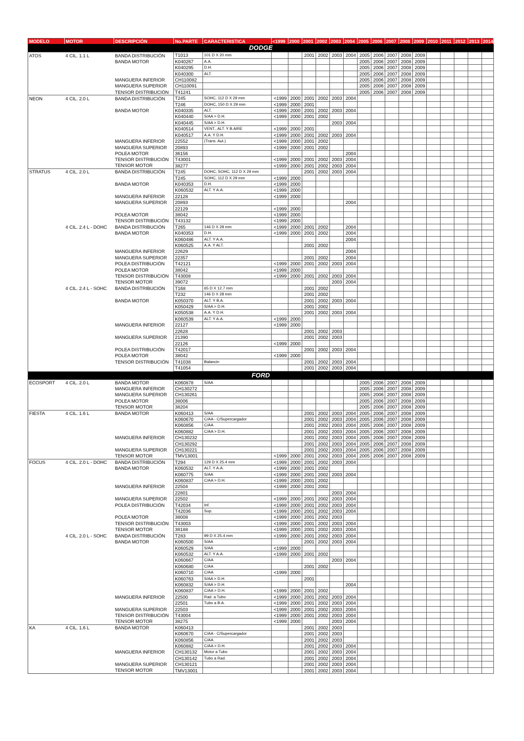| MODELO | MOTOR | DESCRIPCIÓN | No.PARTE | CARACTERISTICA | <1999 | 2000 | 2001 | 2002 | 2003 | 2004 | 2005 | 2006 | 2007 | 2008 | 2009 | 2010 | 2011 | 2012 | 2013 | 2014 |
| --- | --- | --- | --- | --- | --- | --- | --- | --- | --- | --- | --- | --- | --- | --- | --- | --- | --- | --- | --- | --- |
| DODGE | | | | | | | | | | | | | | | | | | | | |
| ATOS | 4 CIL. 1.1 L | BANDA DISTRIBUCIÓN | T1013 | 101 D X 20 mm | | | 2001 | 2002 | 2003 | 2004 | 2005 | 2006 | 2007 | 2008 | 2009 | | | | | |
| | | BANDA MOTOR | K040267 | A.A. | | | | | | | 2005 | 2006 | 2007 | 2008 | 2009 | | | | | |
| | | | K040295 | D.H. | | | | | | | 2005 | 2006 | 2007 | 2008 | 2009 | | | | | |
| | | | K040300 | ALT. | | | | | | | 2005 | 2006 | 2007 | 2008 | 2009 | | | | | |
| | | MANGUERA INFERIOR | CH110082 | | | | | | | | 2005 | 2006 | 2007 | 2008 | 2009 | | | | | |
| | | MANGUERA SUPERIOR | CH110091 | | | | | | | | 2005 | 2006 | 2007 | 2008 | 2009 | | | | | |
| | | TENSOR DISTRIBUCIÓN | T41241 | | | | | | | | 2005 | 2006 | 2007 | 2008 | 2009 | | | | | |
| NEON | 4 CIL. 2.0 L | BANDA DISTRIBUCIÓN | T245 | SOHC, 112 D X 29 mm | <1999 | 2000 | 2001 | 2002 | 2003 | 2004 | | | | | | | | | | |
| | | | T246 | DOHC, 150 D X 29 mm | <1999 | 2000 | 2001 | | | | | | | | | | | | | |
| | | BANDA MOTOR | K040335 | ALT. | <1999 | 2000 | 2001 | 2002 | 2003 | 2004 | | | | | | | | | | |
| | | | K040440 | S/AA > D.H. | <1999 | 2000 | 2001 | 2002 | | | | | | | | | | | | |
| | | | K040445 | S/AA > D.H. | | | | | 2003 | 2004 | | | | | | | | | | |
| | | | K040514 | VENT., ALT. Y B.AIRE | <1999 | 2000 | 2001 | | | | | | | | | | | | | |
| | | | K040517 | A.A. Y D.H. | <1999 | 2000 | 2001 | 2002 | 2003 | 2004 | | | | | | | | | | |
| | | MANGUERA INFERIOR | 22552 | (Trans. Aut.) | <1999 | 2000 | 2001 | 2002 | | | | | | | | | | | | |
| | | MANGUERA SUPERIOR | 20893 | | <1999 | 2000 | 2001 | 2002 | | | | | | | | | | | | |
| | | POLEA MOTOR | 36156 | | | | | | | 2004 | | | | | | | | | | |
| | | TENSOR DISTRIBUCIÓN | T43001 | | <1999 | 2000 | 2001 | 2002 | 2003 | 2004 | | | | | | | | | | |
| | | TENSOR MOTOR | 38277 | | <1999 | 2000 | 2001 | 2002 | 2003 | 2004 | | | | | | | | | | |
| STRATUS | 4 CIL. 2.0 L | BANDA DISTRIBUCIÓN | T245 | DOHC, SOHC, 112 D X 29 mm | | | 2001 | 2002 | 2003 | 2004 | | | | | | | | | | |
| | | | T245 | SOHC, 112 D X 29 mm | <1999 | 2000 | | | | | | | | | | | | | | |
| | | BANDA MOTOR | K040353 | D.H. | <1999 | 2000 | | | | | | | | | | | | | | |
| | | | K060532 | ALT. Y A.A. | <1999 | 2000 | | | | | | | | | | | | | | |
| | | MANGUERA INFERIOR | 22128 | | <1999 | 2000 | | | | | | | | | | | | | | |
| | | MANGUERA SUPERIOR | 20893 | | | | | | | 2004 | | | | | | | | | | |
| | | | 22129 | | <1999 | 2000 | | | | | | | | | | | | | | |
| | | POLEA MOTOR | 38042 | | <1999 | 2000 | | | | | | | | | | | | | | |
| | | TENSOR DISTRIBUCIÓN | T43132 | | <1999 | 2000 | | | | | | | | | | | | | | |
| | 4 CIL. 2.4 L - DOHC | BANDA DISTRIBUCIÓN | T265 | 146 D X 28 mm | <1999 | 2000 | 2001 | 2002 | | 2004 | | | | | | | | | | |
| | | BANDA MOTOR | K040353 | D.H. | <1999 | 2000 | 2001 | 2002 | | 2004 | | | | | | | | | | |
| | | | K060486 | ALT. Y A.A. | | | | | | 2004 | | | | | | | | | | |
| | | | K060525 | A.A. Y ALT. | | | 2001 | 2002 | | | | | | | | | | | | |
| | | MANGUERA INFERIOR | 22629 | | | | | | | 2004 | | | | | | | | | | |
| | | MANGUERA SUPERIOR | 22357 | | | | 2001 | 2002 | | 2004 | | | | | | | | | | |
| | | POLEA DISTRIBUCIÓN | T42121 | | <1999 | 2000 | 2001 | 2002 | 2003 | 2004 | | | | | | | | | | |
| | | POLEA MOTOR | 38042 | | <1999 | 2000 | | | | | | | | | | | | | | |
| | | TENSOR DISTRIBUCIÓN | T43008 | | <1999 | 2000 | 2001 | 2002 | 2003 | 2004 | | | | | | | | | | |
| | | TENSOR MOTOR | 39072 | | | | | | 2003 | 2004 | | | | | | | | | | |
| | 4 CIL. 2.4 L - SOHC | BANDA DISTRIBUCIÓN | T168 | 65 D X 12.7 mm | | | 2001 | 2002 | | | | | | | | | | | | |
| | | | T232 | 146 D X 28 mm | | | 2001 | 2002 | | | | | | | | | | | | |
| | | BANDA MOTOR | K050370 | ALT. Y B.A. | | | 2001 | 2002 | 2003 | 2004 | | | | | | | | | | |
| | | | K050429 | S/AA > D.H. | | | 2001 | 2002 | | | | | | | | | | | | |
| | | | K050538 | A.A. Y D.H. | | | 2001 | 2002 | 2003 | 2004 | | | | | | | | | | |
| | | | K060539 | ALT. Y A.A. | <1999 | 2000 | | | | | | | | | | | | | | |
| | | MANGUERA INFERIOR | 22127 | | <1999 | 2000 | | | | | | | | | | | | | | |
| | | | 22628 | | | | 2001 | 2002 | 2003 | | | | | | | | | | | |
| | | MANGUERA SUPERIOR | 21390 | | | | 2001 | 2002 | 2003 | | | | | | | | | | | |
| | | | 22126 | | <1999 | 2000 | | | | | | | | | | | | | | |
| | | POLEA DISTRIBUCIÓN | T42017 | | | | 2001 | 2002 | 2003 | 2004 | | | | | | | | | | |
| | | POLEA MOTOR | 38042 | | <1999 | 2000 | | | | | | | | | | | | | | |
| | | TENSOR DISTRIBUCIÓN | T41038 | Balancin | | | 2001 | 2002 | 2003 | 2004 | | | | | | | | | | |
| | | | T41054 | | | | 2001 | 2002 | 2003 | 2004 | | | | | | | | | | |
| FORD | | | | | | | | | | | | | | | | | | | | |
| ECOSPORT | 4 CIL. 2.0 L | BANDA MOTOR | K060878 | S/AA | | | | | | | 2005 | 2006 | 2007 | 2008 | 2009 | | | | | |
| | | MANGUERA INFERIOR | CH130272 | | | | | | | | 2005 | 2006 | 2007 | 2008 | 2009 | | | | | |
| | | MANGUERA SUPERIOR | CH130261 | | | | | | | | 2005 | 2006 | 2007 | 2008 | 2009 | | | | | |
| | | POLEA MOTOR | 38006 | | | | | | | | 2005 | 2006 | 2007 | 2008 | 2009 | | | | | |
| | | TENSOR MOTOR | 38204 | | | | | | | | 2005 | 2006 | 2007 | 2008 | 2009 | | | | | |
| FIESTA | 4 CIL. 1.6 L | BANDA MOTOR | K060413 | S/AA | | | 2001 | 2002 | 2003 | 2004 | 2005 | 2006 | 2007 | 2008 | 2009 | | | | | |
| | | | K060670 | C/AA - C/Supercargador | | | 2001 | 2002 | 2003 | 2004 | 2005 | 2006 | 2007 | 2008 | 2009 | | | | | |
| | | | K060856 | C/AA | | | 2001 | 2002 | 2003 | 2004 | 2005 | 2006 | 2007 | 2008 | 2009 | | | | | |
| | | | K060882 | C/AA > D.H. | | | 2001 | 2002 | 2003 | 2004 | 2005 | 2006 | 2007 | 2008 | 2009 | | | | | |
| | | MANGUERA INFERIOR | CH130232 | | | | 2001 | 2002 | 2003 | 2004 | 2005 | 2006 | 2007 | 2008 | 2009 | | | | | |
| | | | CH130292 | | | | 2001 | 2002 | 2003 | 2004 | 2005 | 2006 | 2007 | 2008 | 2009 | | | | | |
| | | MANGUERA SUPERIOR | CH130221 | | | | 2001 | 2002 | 2003 | 2004 | 2005 | 2006 | 2007 | 2008 | 2009 | | | | | |
| | | TENSOR MOTOR | TMV13001 | | <1999 | 2000 | 2001 | 2002 | 2003 | 2004 | 2005 | 2006 | 2007 | 2008 | 2009 | | | | | |
| FOCUS | 4 CIL. 2.0 L - DOHC | BANDA DISTRIBUCIÓN | T294 | 129 D X 25.4 mm | <1999 | 2000 | 2001 | 2002 | 2003 | 2004 | | | | | | | | | | |
| | | BANDA MOTOR | K060532 | ALT. Y A.A. | <1999 | 2000 | 2001 | 2002 | | | | | | | | | | | | |
| | | | K060775 | S/AA | <1999 | 2000 | 2001 | 2002 | 2003 | 2004 | | | | | | | | | | |
| | | | K060837 | C/AA > D.H. | <1999 | 2000 | 2001 | 2002 | | | | | | | | | | | | |
| | | MANGUERA INFERIOR | 22504 | | <1999 | 2000 | 2001 | 2002 | | | | | | | | | | | | |
| | | | 22801 | | | | | | 2003 | 2004 | | | | | | | | | | |
| | | MANGUERA SUPERIOR | 22502 | | <1999 | 2000 | 2001 | 2002 | 2003 | 2004 | | | | | | | | | | |
| | | POLEA DISTRIBUCIÓN | T42034 | Inf. | <1999 | 2000 | 2001 | 2002 | 2003 | 2004 | | | | | | | | | | |
| | | | T42036 | Sup. | <1999 | 2000 | 2001 | 2002 | 2003 | 2004 | | | | | | | | | | |
| | | POLEA MOTOR | 38008 | | <1999 | 2000 | 2001 | 2002 | 2003 | | | | | | | | | | | |
| | | TENSOR DISTRIBUCIÓN | T43003 | | <1999 | 2000 | 2001 | 2002 | 2003 | 2004 | | | | | | | | | | |
| | | TENSOR MOTOR | 38188 | | <1999 | 2000 | 2001 | 2002 | 2003 | 2004 | | | | | | | | | | |
| | 4 CIL. 2.0 L - SOHC | BANDA DISTRIBUCIÓN | T283 | 99 D X 25.4 mm | <1999 | 2000 | 2001 | 2002 | 2003 | 2004 | | | | | | | | | | |
| | | BANDA MOTOR | K060500 | S/AA | | | 2001 | 2002 | 2003 | 2004 | | | | | | | | | | |
| | | | K060529 | S/AA | <1999 | 2000 | | | | | | | | | | | | | | |
| | | | K060532 | ALT. Y A.A. | <1999 | 2000 | 2001 | 2002 | | | | | | | | | | | | |
| | | | K060667 | C/AA | | | | | 2003 | 2004 | | | | | | | | | | |
| | | | K060680 | C/AA | | | 2001 | 2002 | | | | | | | | | | | | |
| | | | K060710 | C/AA | <1999 | 2000 | | | | | | | | | | | | | | |
| | | | K060763 | S/AA > D.H. | | | 2001 | | | | | | | | | | | | | |
| | | | K060832 | S/AA > D.H. | | | | | | 2004 | | | | | | | | | | |
| | | | K060837 | C/AA > D.H. | <1999 | 2000 | 2001 | 2002 | | | | | | | | | | | | |
| | | MANGUERA INFERIOR | 22500 | Rad. a Tubo | <1999 | 2000 | 2001 | 2002 | 2003 | 2004 | | | | | | | | | | |
| | | | 22501 | Tubo a B.A. | <1999 | 2000 | 2001 | 2002 | 2003 | 2004 | | | | | | | | | | |
| | | MANGUERA SUPERIOR | 22503 | | <1999 | 2000 | 2001 | 2002 | 2003 | 2004 | | | | | | | | | | |
| | | TENSOR DISTRIBUCIÓN | T43004 | | <1999 | 2000 | 2001 | 2002 | 2003 | 2004 | | | | | | | | | | |
| | | TENSOR MOTOR | 38275 | | <1999 | 2000 | | | 2003 | 2004 | | | | | | | | | | |
| KA | 4 CIL. 1.6 L | BANDA MOTOR | K060413 | | | | 2001 | 2002 | 2003 | | | | | | | | | | | |
| | | | K060670 | C/AA - C/Supercargador | | | 2001 | 2002 | 2003 | | | | | | | | | | | |
| | | | K060856 | C/AA | | | 2001 | 2002 | 2003 | | | | | | | | | | | |
| | | | K060882 | C/AA > D.H. | | | 2001 | 2002 | 2003 | 2004 | | | | | | | | | | |
| | | MANGUERA INFERIOR | CH130132 | Motor a Tubo | | | 2001 | 2002 | 2003 | 2004 | | | | | | | | | | |
| | | | CH130142 | Tubo a Rad. | | | 2001 | 2002 | 2003 | 2004 | | | | | | | | | | |
| | | MANGUERA SUPERIOR | CH130121 | | | | 2001 | 2002 | 2003 | 2004 | | | | | | | | | | |
| | | TENSOR MOTOR | TMV13001 | | | | 2001 | 2002 | 2003 | 2004 | | | | | | | | | | |